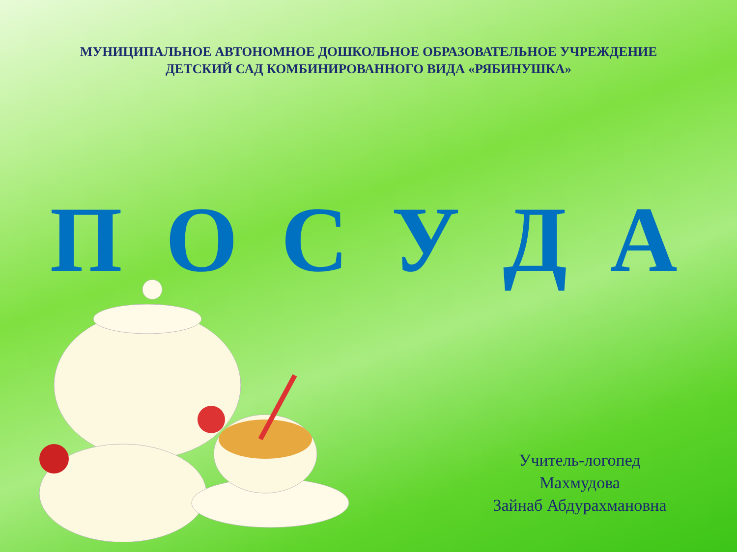МУНИЦИПАЛЬНОЕ АВТОНОМНОЕ ДОШКОЛЬНОЕ ОБРАЗОВАТЕЛЬНОЕ УЧРЕЖДЕНИЕ
ДЕТСКИЙ САД КОМБИНИРОВАННОГО ВИДА «РЯБИНУШКА»
П О С У Д А
Учитель-логопед
Махмудова
Зайнаб Абдурахмановна